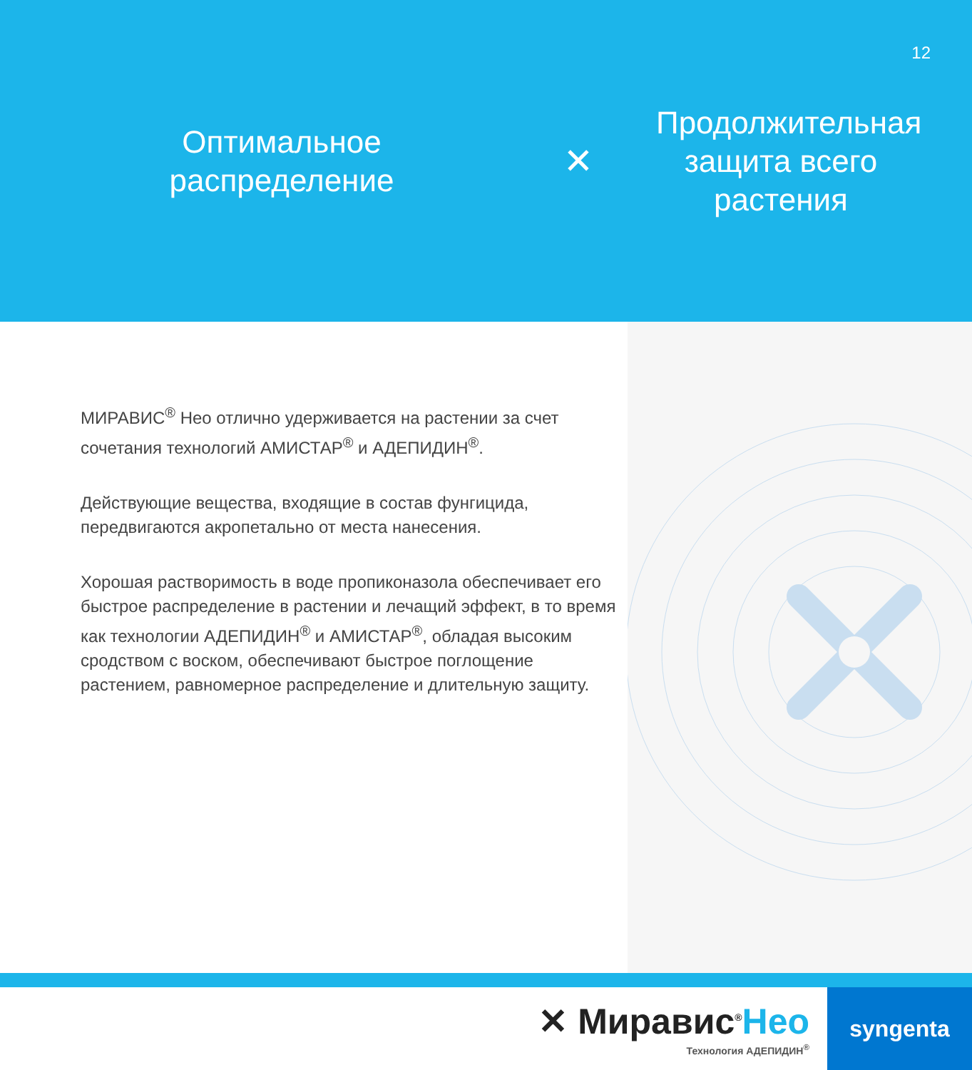12
Оптимальное
распределение
✕
Продолжительная
защита всего
растения
МИРАВИС<sup>®</sup> Нео отлично удерживается на растении за счет сочетания технологий АМИСТАР<sup>®</sup> и АДЕПИДИН<sup>®</sup>.
Действующие вещества, входящие в состав фунгицида, передвигаются акропетально от места нанесения.
Хорошая растворимость в воде пропиконазола обеспечивает его быстрое распределение в растении и лечащий эффект, в то время как технологии АДЕПИДИН<sup>®</sup> и АМИСТАР<sup>®</sup>, обладая высоким сродством с воском, обеспечивают быстрое поглощение растением, равномерное распределение и длительную защиту.
✕ Миравис<sup>®</sup>Нео
Технология АДЕПИДИН<sup>®</sup>
syngenta